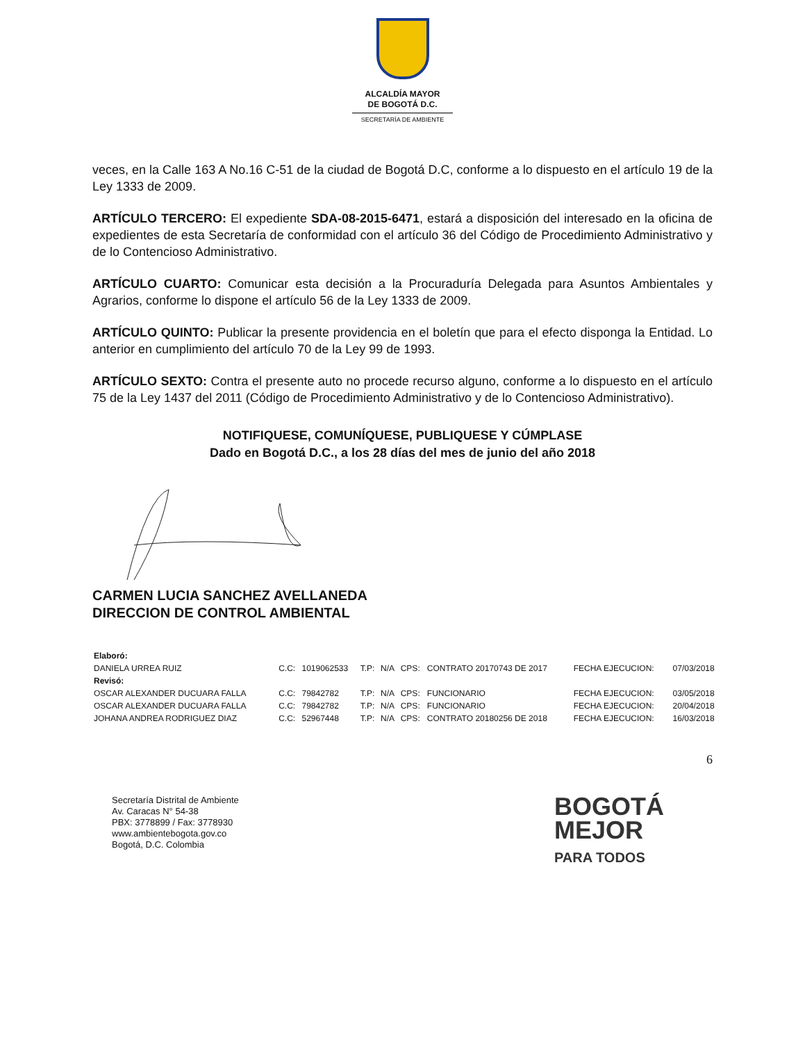ALCALDÍA MAYOR
DE BOGOTÁ D.C.
SECRETARÍA DE AMBIENTE
veces, en la Calle 163 A No.16 C-51 de la ciudad de Bogotá D.C, conforme a lo dispuesto en el artículo 19 de la Ley 1333 de 2009.
ARTÍCULO TERCERO: El expediente SDA-08-2015-6471, estará a disposición del interesado en la oficina de expedientes de esta Secretaría de conformidad con el artículo 36 del Código de Procedimiento Administrativo y de lo Contencioso Administrativo.
ARTÍCULO CUARTO: Comunicar esta decisión a la Procuraduría Delegada para Asuntos Ambientales y Agrarios, conforme lo dispone el artículo 56 de la Ley 1333 de 2009.
ARTÍCULO QUINTO: Publicar la presente providencia en el boletín que para el efecto disponga la Entidad. Lo anterior en cumplimiento del artículo 70 de la Ley 99 de 1993.
ARTÍCULO SEXTO: Contra el presente auto no procede recurso alguno, conforme a lo dispuesto en el artículo 75 de la Ley 1437 del 2011 (Código de Procedimiento Administrativo y de lo Contencioso Administrativo).
NOTIFIQUESE, COMUNÍQUESE, PUBLIQUESE Y CÚMPLASE
Dado en Bogotá D.C., a los 28 días del mes de junio del año 2018
CARMEN LUCIA SANCHEZ AVELLANEDA
DIRECCION DE CONTROL AMBIENTAL
| Elaboró: | | | | | | | | |
| DANIELA URREA RUIZ | C.C: | 1019062533 | T.P: | N/A | CPS: | CONTRATO 20170743 DE 2017 | FECHA EJECUCION: | 07/03/2018 |
| Revisó: | | | | | | | | |
| OSCAR ALEXANDER DUCUARA FALLA | C.C: | 79842782 | T.P: | N/A | CPS: | FUNCIONARIO | FECHA EJECUCION: | 03/05/2018 |
| OSCAR ALEXANDER DUCUARA FALLA | C.C: | 79842782 | T.P: | N/A | CPS: | FUNCIONARIO | FECHA EJECUCION: | 20/04/2018 |
| JOHANA ANDREA RODRIGUEZ DIAZ | C.C: | 52967448 | T.P: | N/A | CPS: | CONTRATO 20180256 DE 2018 | FECHA EJECUCION: | 16/03/2018 |
6
Secretaría Distrital de Ambiente
Av. Caracas N° 54-38
PBX: 3778899 / Fax: 3778930
www.ambientebogota.gov.co
Bogotá, D.C. Colombia
BOGOTÁ
MEJOR
PARA TODOS